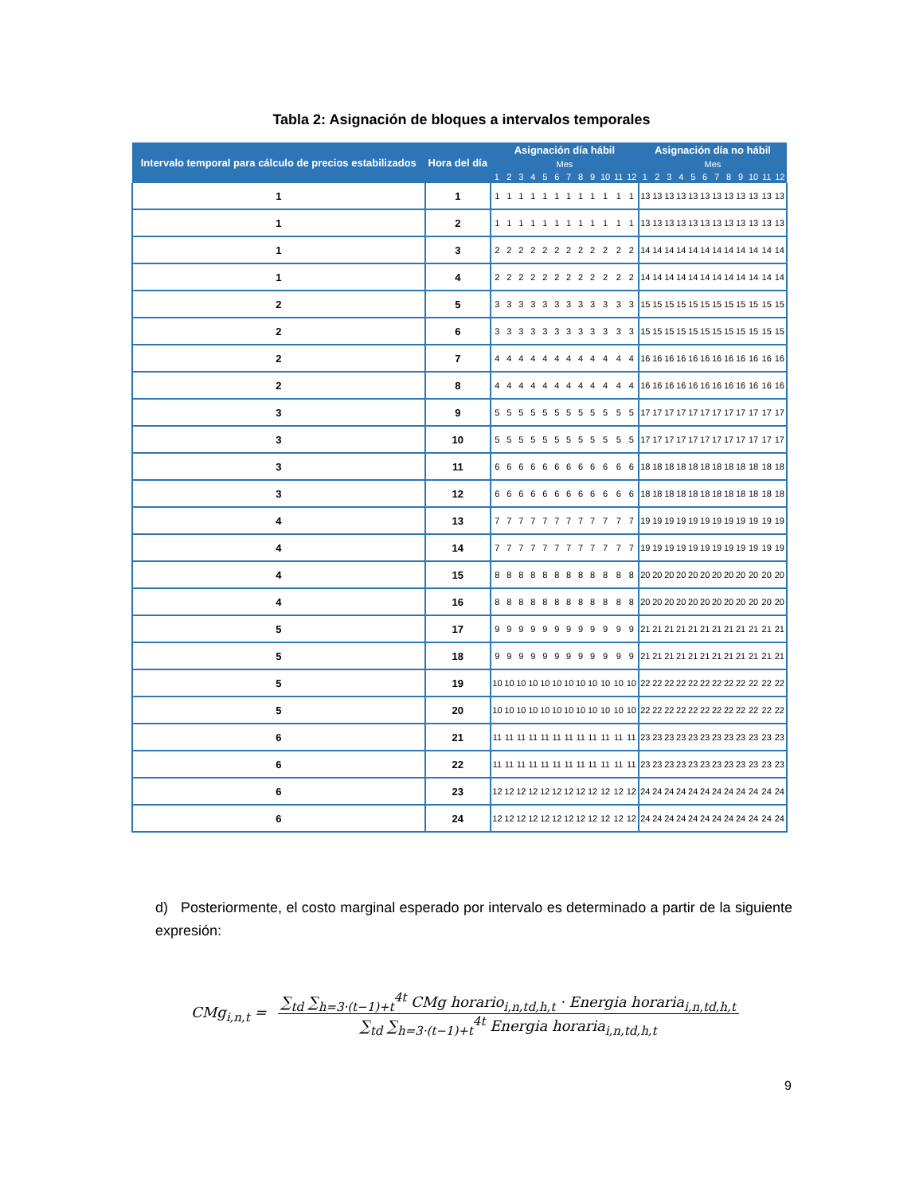Tabla 2: Asignación de bloques a intervalos temporales
| Intervalo temporal para cálculo de precios estabilizados | Hora del día | Asignación día hábil | | | | | | | | | | | | Asignación día no hábil | | | | | | | | | | | |
| --- | --- | --- | --- | --- | --- | --- | --- | --- | --- | --- | --- | --- | --- | --- | --- | --- | --- | --- | --- | --- | --- | --- | --- | --- | --- |
| | | Mes | | | | | | | | | | | | Mes | | | | | | | | | | | |
| | | 1 | 2 | 3 | 4 | 5 | 6 | 7 | 8 | 9 | 10 | 11 | 12 | 1 | 2 | 3 | 4 | 5 | 6 | 7 | 8 | 9 | 10 | 11 | 12 |
| 1 | 1 | 1 | 1 | 1 | 1 | 1 | 1 | 1 | 1 | 1 | 1 | 1 | 1 | 13 | 13 | 13 | 13 | 13 | 13 | 13 | 13 | 13 | 13 | 13 | 13 |
| 1 | 2 | 1 | 1 | 1 | 1 | 1 | 1 | 1 | 1 | 1 | 1 | 1 | 1 | 13 | 13 | 13 | 13 | 13 | 13 | 13 | 13 | 13 | 13 | 13 | 13 |
| 1 | 3 | 2 | 2 | 2 | 2 | 2 | 2 | 2 | 2 | 2 | 2 | 2 | 2 | 14 | 14 | 14 | 14 | 14 | 14 | 14 | 14 | 14 | 14 | 14 | 14 |
| 1 | 4 | 2 | 2 | 2 | 2 | 2 | 2 | 2 | 2 | 2 | 2 | 2 | 2 | 14 | 14 | 14 | 14 | 14 | 14 | 14 | 14 | 14 | 14 | 14 | 14 |
| 2 | 5 | 3 | 3 | 3 | 3 | 3 | 3 | 3 | 3 | 3 | 3 | 3 | 3 | 15 | 15 | 15 | 15 | 15 | 15 | 15 | 15 | 15 | 15 | 15 | 15 |
| 2 | 6 | 3 | 3 | 3 | 3 | 3 | 3 | 3 | 3 | 3 | 3 | 3 | 3 | 15 | 15 | 15 | 15 | 15 | 15 | 15 | 15 | 15 | 15 | 15 | 15 |
| 2 | 7 | 4 | 4 | 4 | 4 | 4 | 4 | 4 | 4 | 4 | 4 | 4 | 4 | 16 | 16 | 16 | 16 | 16 | 16 | 16 | 16 | 16 | 16 | 16 | 16 |
| 2 | 8 | 4 | 4 | 4 | 4 | 4 | 4 | 4 | 4 | 4 | 4 | 4 | 4 | 16 | 16 | 16 | 16 | 16 | 16 | 16 | 16 | 16 | 16 | 16 | 16 |
| 3 | 9 | 5 | 5 | 5 | 5 | 5 | 5 | 5 | 5 | 5 | 5 | 5 | 5 | 17 | 17 | 17 | 17 | 17 | 17 | 17 | 17 | 17 | 17 | 17 | 17 |
| 3 | 10 | 5 | 5 | 5 | 5 | 5 | 5 | 5 | 5 | 5 | 5 | 5 | 5 | 17 | 17 | 17 | 17 | 17 | 17 | 17 | 17 | 17 | 17 | 17 | 17 |
| 3 | 11 | 6 | 6 | 6 | 6 | 6 | 6 | 6 | 6 | 6 | 6 | 6 | 6 | 18 | 18 | 18 | 18 | 18 | 18 | 18 | 18 | 18 | 18 | 18 | 18 |
| 3 | 12 | 6 | 6 | 6 | 6 | 6 | 6 | 6 | 6 | 6 | 6 | 6 | 6 | 18 | 18 | 18 | 18 | 18 | 18 | 18 | 18 | 18 | 18 | 18 | 18 |
| 4 | 13 | 7 | 7 | 7 | 7 | 7 | 7 | 7 | 7 | 7 | 7 | 7 | 7 | 19 | 19 | 19 | 19 | 19 | 19 | 19 | 19 | 19 | 19 | 19 | 19 |
| 4 | 14 | 7 | 7 | 7 | 7 | 7 | 7 | 7 | 7 | 7 | 7 | 7 | 7 | 19 | 19 | 19 | 19 | 19 | 19 | 19 | 19 | 19 | 19 | 19 | 19 |
| 4 | 15 | 8 | 8 | 8 | 8 | 8 | 8 | 8 | 8 | 8 | 8 | 8 | 8 | 20 | 20 | 20 | 20 | 20 | 20 | 20 | 20 | 20 | 20 | 20 | 20 |
| 4 | 16 | 8 | 8 | 8 | 8 | 8 | 8 | 8 | 8 | 8 | 8 | 8 | 8 | 20 | 20 | 20 | 20 | 20 | 20 | 20 | 20 | 20 | 20 | 20 | 20 |
| 5 | 17 | 9 | 9 | 9 | 9 | 9 | 9 | 9 | 9 | 9 | 9 | 9 | 9 | 21 | 21 | 21 | 21 | 21 | 21 | 21 | 21 | 21 | 21 | 21 | 21 |
| 5 | 18 | 9 | 9 | 9 | 9 | 9 | 9 | 9 | 9 | 9 | 9 | 9 | 9 | 21 | 21 | 21 | 21 | 21 | 21 | 21 | 21 | 21 | 21 | 21 | 21 |
| 5 | 19 | 10 | 10 | 10 | 10 | 10 | 10 | 10 | 10 | 10 | 10 | 10 | 10 | 22 | 22 | 22 | 22 | 22 | 22 | 22 | 22 | 22 | 22 | 22 | 22 |
| 5 | 20 | 10 | 10 | 10 | 10 | 10 | 10 | 10 | 10 | 10 | 10 | 10 | 10 | 22 | 22 | 22 | 22 | 22 | 22 | 22 | 22 | 22 | 22 | 22 | 22 |
| 6 | 21 | 11 | 11 | 11 | 11 | 11 | 11 | 11 | 11 | 11 | 11 | 11 | 11 | 23 | 23 | 23 | 23 | 23 | 23 | 23 | 23 | 23 | 23 | 23 | 23 |
| 6 | 22 | 11 | 11 | 11 | 11 | 11 | 11 | 11 | 11 | 11 | 11 | 11 | 11 | 23 | 23 | 23 | 23 | 23 | 23 | 23 | 23 | 23 | 23 | 23 | 23 |
| 6 | 23 | 12 | 12 | 12 | 12 | 12 | 12 | 12 | 12 | 12 | 12 | 12 | 12 | 24 | 24 | 24 | 24 | 24 | 24 | 24 | 24 | 24 | 24 | 24 | 24 |
| 6 | 24 | 12 | 12 | 12 | 12 | 12 | 12 | 12 | 12 | 12 | 12 | 12 | 12 | 24 | 24 | 24 | 24 | 24 | 24 | 24 | 24 | 24 | 24 | 24 | 24 |
d) Posteriormente, el costo marginal esperado por intervalo es determinado a partir de la siguiente expresión:
CMg<sub>i,n,t</sub> =
∑<sub>td</sub> ∑<sub>h=3·(t−1)+t</sub><sup>4t</sup> CMg horario<sub>i,n,td,h,t</sub> · Energia horaria<sub>i,n,td,h,t</sub>
∑<sub>td</sub> ∑<sub>h=3·(t−1)+t</sub><sup>4t</sup> Energia horaria<sub>i,n,td,h,t</sub>
9